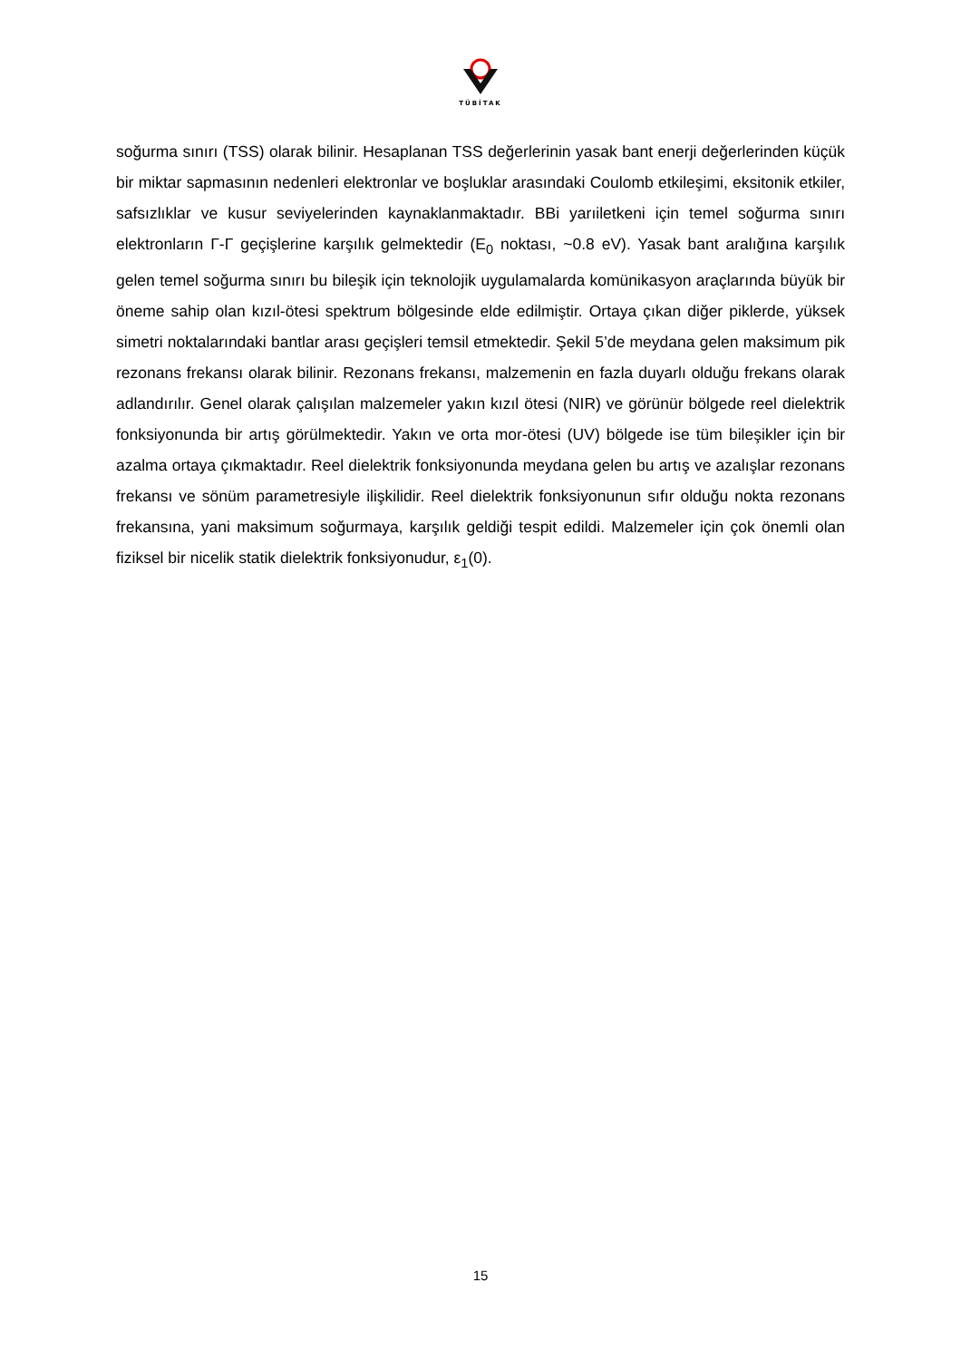TÜBİTAK
soğurma sınırı (TSS) olarak bilinir. Hesaplanan TSS değerlerinin yasak bant enerji değerlerinden küçük bir miktar sapmasının nedenleri elektronlar ve boşluklar arasındaki Coulomb etkileşimi, eksitonik etkiler, safsızlıklar ve kusur seviyelerinden kaynaklanmaktadır. BBi yarıiletkeni için temel soğurma sınırı elektronların Γ-Γ geçişlerine karşılık gelmektedir (E<sub>0</sub> noktası, ~0.8 eV). Yasak bant aralığına karşılık gelen temel soğurma sınırı bu bileşik için teknolojik uygulamalarda komünikasyon araçlarında büyük bir öneme sahip olan kızıl-ötesi spektrum bölgesinde elde edilmiştir. Ortaya çıkan diğer piklerde, yüksek simetri noktalarındaki bantlar arası geçişleri temsil etmektedir. Şekil 5’de meydana gelen maksimum pik rezonans frekansı olarak bilinir. Rezonans frekansı, malzemenin en fazla duyarlı olduğu frekans olarak adlandırılır. Genel olarak çalışılan malzemeler yakın kızıl ötesi (NIR) ve görünür bölgede reel dielektrik fonksiyonunda bir artış görülmektedir. Yakın ve orta mor-ötesi (UV) bölgede ise tüm bileşikler için bir azalma ortaya çıkmaktadır. Reel dielektrik fonksiyonunda meydana gelen bu artış ve azalışlar rezonans frekansı ve sönüm parametresiyle ilişkilidir. Reel dielektrik fonksiyonunun sıfır olduğu nokta rezonans frekansına, yani maksimum soğurmaya, karşılık geldiği tespit edildi. Malzemeler için çok önemli olan fiziksel bir nicelik statik dielektrik fonksiyonudur, ε<sub>1</sub>(0).
15